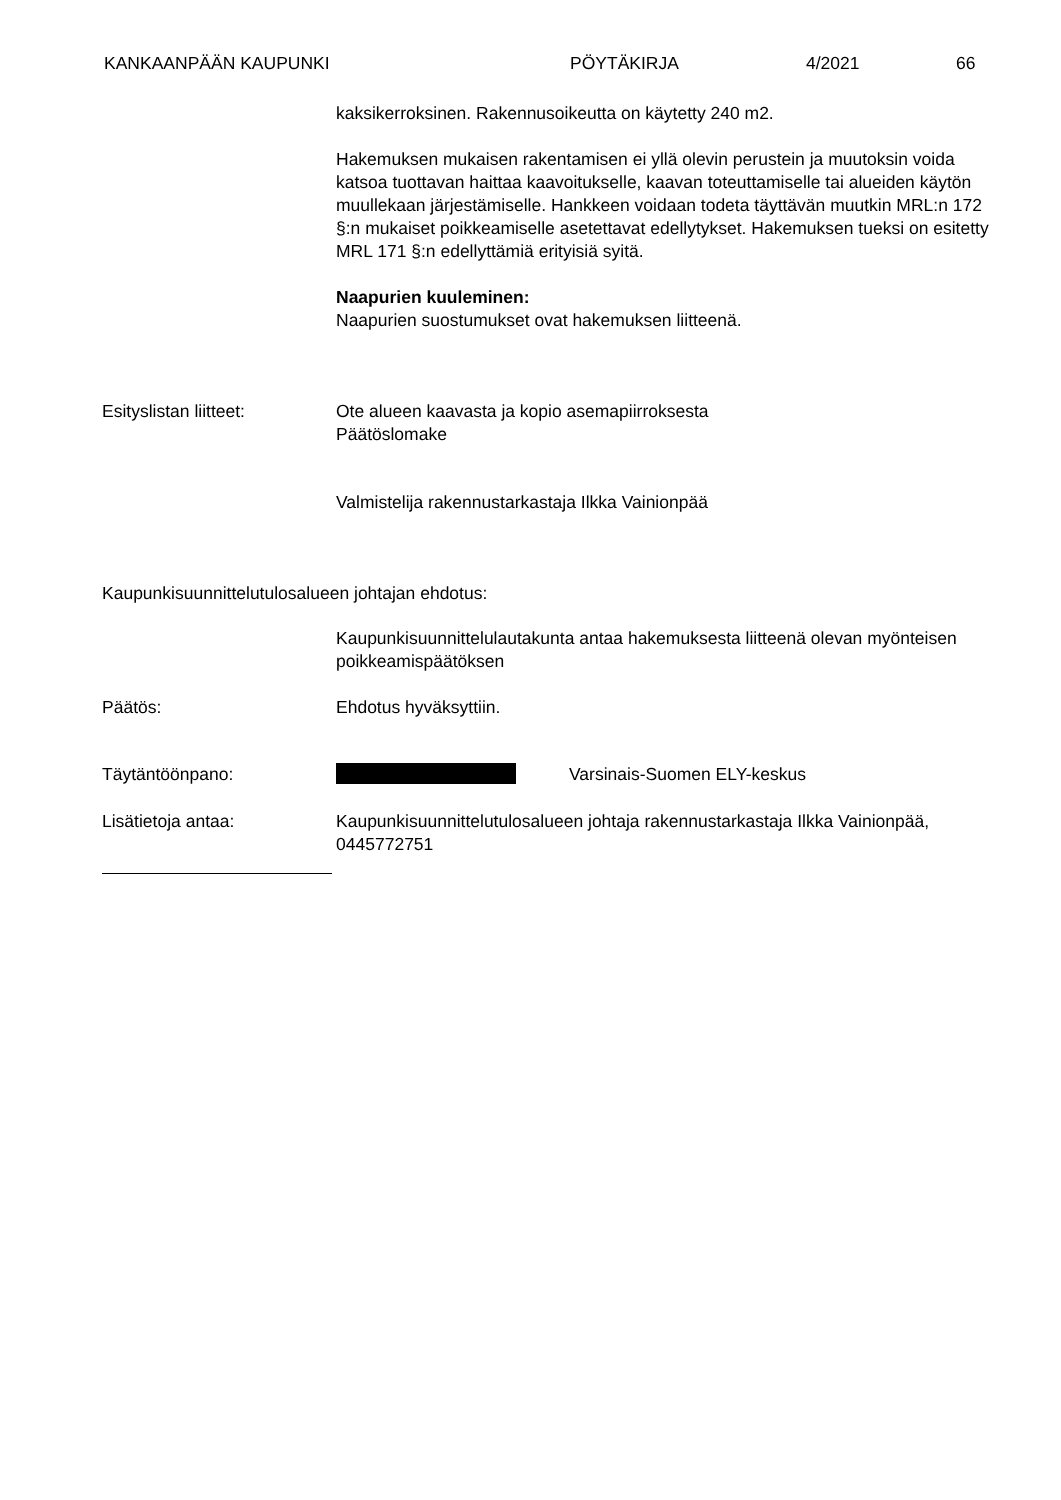KANKAAN­PÄÄN KAUPUNKI PÖYTÄKIRJA 4/2021 66
kaksikerroksinen. Rakennusoikeutta on käytetty 240 m2.
Hakemuksen mukaisen rakentamisen ei yllä olevin perustein ja muutoksin voida katsoa tuottavan haittaa kaavoitukselle, kaavan toteuttamiselle tai alueiden käytön muullekaan järjestämiselle. Hankkeen voidaan todeta täyttävän muutkin MRL:n 172 §:n mukaiset poikkeamiselle asetettavat edellytykset. Hakemuksen tueksi on esitetty MRL 171 §:n edellyttämiä erityisiä syitä.
Naapurien kuuleminen:
Naapurien suostumukset ovat hakemuksen liitteenä.
Esityslistan liitteet: Ote alueen kaavasta ja kopio asemapiirroksesta
Päätöslomake
Valmistelija rakennustarkastaja Ilkka Vainionpää
Kaupunkisuunnittelutulosalueen johtajan ehdotus:
Kaupunkisuunnittelulautakunta antaa hakemuksesta liitteenä olevan myönteisen poikkeamispäätöksen
Päätös: Ehdotus hyväksyttiin.
Täytäntöönpano: Varsinais-Suomen ELY-keskus
Lisätietoja antaa: Kaupunkisuunnittelutulosalueen johtaja rakennustarkastaja Ilkka Vainionpää, 0445772751